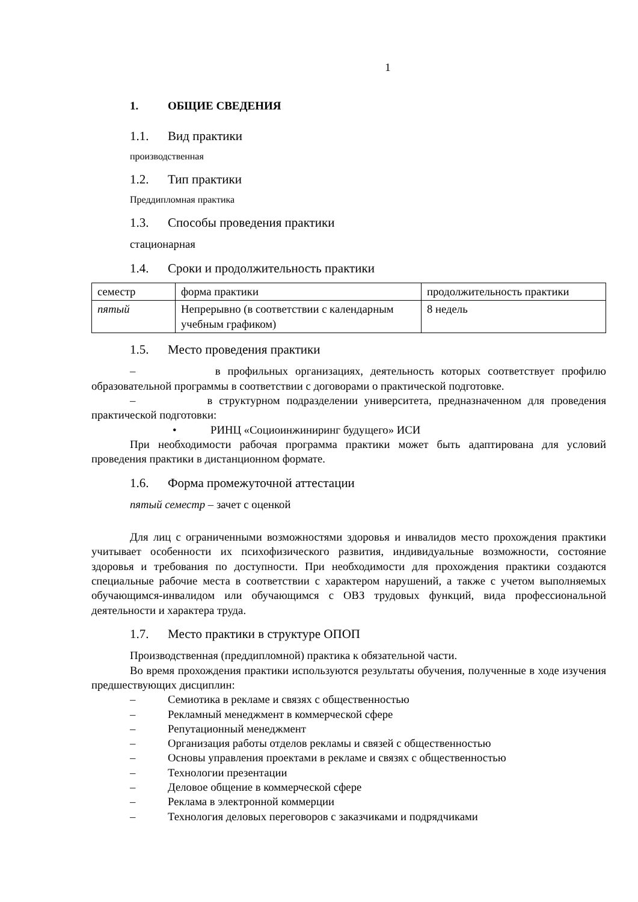1
1. ОБЩИЕ СВЕДЕНИЯ
1.1. Вид практики
производственная
1.2. Тип практики
Преддипломная практика
1.3. Способы проведения практики
стационарная
1.4. Сроки и продолжительность практики
| семестр | форма практики | продолжительность практики |
| пятый | Непрерывно (в соответствии с календарным учебным графиком) | 8 недель |
1.5. Место проведения практики
– в профильных организациях, деятельность которых соответствует профилю образовательной программы в соответствии с договорами о практической подготовке.
– в структурном подразделении университета, предназначенном для проведения практической подготовки:
• РИНЦ «Социоинжиниринг будущего» ИСИ
При необходимости рабочая программа практики может быть адаптирована для условий проведения практики в дистанционном формате.
1.6. Форма промежуточной аттестации
пятый семестр – зачет с оценкой
Для лиц с ограниченными возможностями здоровья и инвалидов место прохождения практики учитывает особенности их психофизического развития, индивидуальные возможности, состояние здоровья и требования по доступности. При необходимости для прохождения практики создаются специальные рабочие места в соответствии с характером нарушений, а также с учетом выполняемых обучающимся-инвалидом или обучающимся с ОВЗ трудовых функций, вида профессиональной деятельности и характера труда.
1.7. Место практики в структуре ОПОП
Производственная (преддипломной) практика к обязательной части.
Во время прохождения практики используются результаты обучения, полученные в ходе изучения предшествующих дисциплин:
– Семиотика в рекламе и связях с общественностью
– Рекламный менеджмент в коммерческой сфере
– Репутационный менеджмент
– Организация работы отделов рекламы и связей с общественностью
– Основы управления проектами в рекламе и связях с общественностью
– Технологии презентации
– Деловое общение в коммерческой сфере
– Реклама в электронной коммерции
– Технология деловых переговоров с заказчиками и подрядчиками